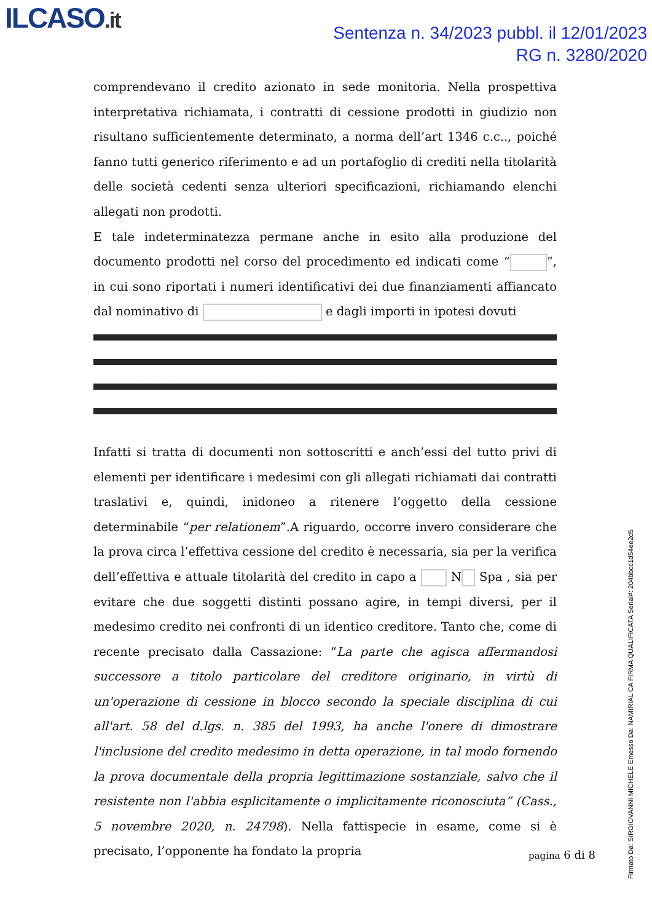ILCASO.it
Sentenza n. 34/2023 pubbl. il 12/01/2023
RG n. 3280/2020
comprendevano il credito azionato in sede monitoria. Nella prospettiva interpretativa richiamata, i contratti di cessione prodotti in giudizio non risultano sufficientemente determinato, a norma dell’art 1346 c.c.., poiché fanno tutti generico riferimento e ad un portafoglio di crediti nella titolarità delle società cedenti senza ulteriori specificazioni, richiamando elenchi allegati non prodotti.
E tale indeterminatezza permane anche in esito alla produzione del documento prodotti nel corso del procedimento ed indicati come “ ”, in cui sono riportati i numeri identificativi dei due finanziamenti affiancato dal nominativo di e dagli importi in ipotesi dovuti
Infatti si tratta di documenti non sottoscritti e anch’essi del tutto privi di elementi per identificare i medesimi con gli allegati richiamati dai contratti traslativi e, quindi, inidoneo a ritenere l’oggetto della cessione determinabile “per relationem”.A riguardo, occorre invero considerare che la prova circa l’effettiva cessione del credito è necessaria, sia per la verifica dell’effettiva e attuale titolarità del credito in capo a N Spa , sia per evitare che due soggetti distinti possano agire, in tempi diversi, per il medesimo credito nei confronti di un identico creditore. Tanto che, come di recente precisato dalla Cassazione: “La parte che agisca affermandosi successore a titolo particolare del creditore originario, in virtù di un'operazione di cessione in blocco secondo la speciale disciplina di cui all'art. 58 del d.lgs. n. 385 del 1993, ha anche l'onere di dimostrare l'inclusione del credito medesimo in detta operazione, in tal modo fornendo la prova documentale della propria legittimazione sostanziale, salvo che il resistente non l'abbia esplicitamente o implicitamente riconosciuta” (Cass., 5 novembre 2020, n. 24798). Nella fattispecie in esame, come si è precisato, l’opponente ha fondato la propria
pagina 6 di 8
Firmato Da: SIRGIOVANNI MICHELE Emesso Da: NAMIRIAL CA FIRMA QUALIFICATA Serial#: 204bbcc1d54ee2d5